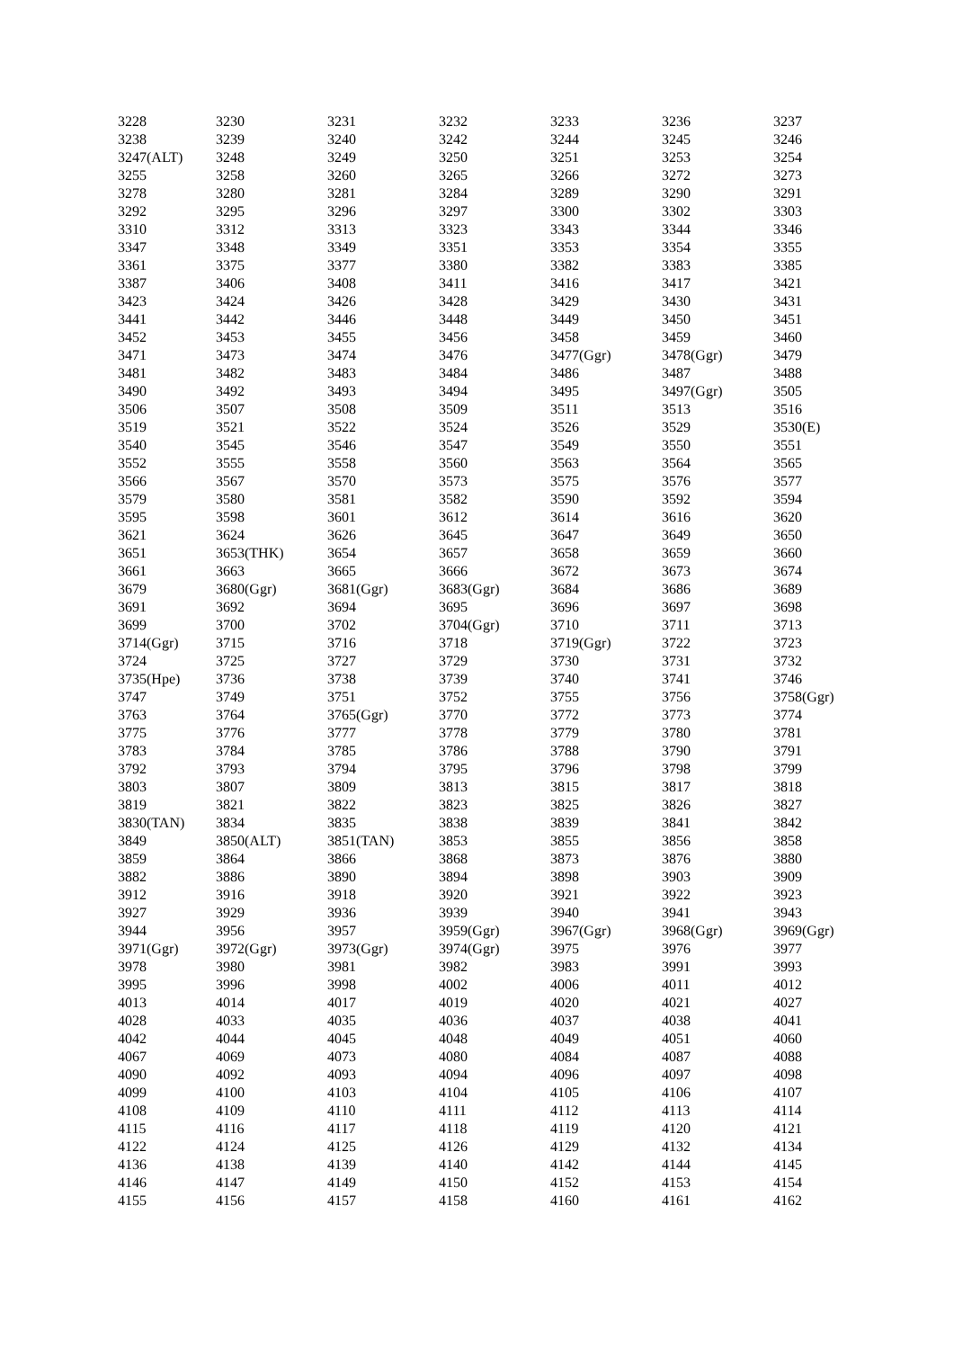| 3228 | 3230 | 3231 | 3232 | 3233 | 3236 | 3237 |
| 3238 | 3239 | 3240 | 3242 | 3244 | 3245 | 3246 |
| 3247(ALT) | 3248 | 3249 | 3250 | 3251 | 3253 | 3254 |
| 3255 | 3258 | 3260 | 3265 | 3266 | 3272 | 3273 |
| 3278 | 3280 | 3281 | 3284 | 3289 | 3290 | 3291 |
| 3292 | 3295 | 3296 | 3297 | 3300 | 3302 | 3303 |
| 3310 | 3312 | 3313 | 3323 | 3343 | 3344 | 3346 |
| 3347 | 3348 | 3349 | 3351 | 3353 | 3354 | 3355 |
| 3361 | 3375 | 3377 | 3380 | 3382 | 3383 | 3385 |
| 3387 | 3406 | 3408 | 3411 | 3416 | 3417 | 3421 |
| 3423 | 3424 | 3426 | 3428 | 3429 | 3430 | 3431 |
| 3441 | 3442 | 3446 | 3448 | 3449 | 3450 | 3451 |
| 3452 | 3453 | 3455 | 3456 | 3458 | 3459 | 3460 |
| 3471 | 3473 | 3474 | 3476 | 3477(Ggr) | 3478(Ggr) | 3479 |
| 3481 | 3482 | 3483 | 3484 | 3486 | 3487 | 3488 |
| 3490 | 3492 | 3493 | 3494 | 3495 | 3497(Ggr) | 3505 |
| 3506 | 3507 | 3508 | 3509 | 3511 | 3513 | 3516 |
| 3519 | 3521 | 3522 | 3524 | 3526 | 3529 | 3530(E) |
| 3540 | 3545 | 3546 | 3547 | 3549 | 3550 | 3551 |
| 3552 | 3555 | 3558 | 3560 | 3563 | 3564 | 3565 |
| 3566 | 3567 | 3570 | 3573 | 3575 | 3576 | 3577 |
| 3579 | 3580 | 3581 | 3582 | 3590 | 3592 | 3594 |
| 3595 | 3598 | 3601 | 3612 | 3614 | 3616 | 3620 |
| 3621 | 3624 | 3626 | 3645 | 3647 | 3649 | 3650 |
| 3651 | 3653(THK) | 3654 | 3657 | 3658 | 3659 | 3660 |
| 3661 | 3663 | 3665 | 3666 | 3672 | 3673 | 3674 |
| 3679 | 3680(Ggr) | 3681(Ggr) | 3683(Ggr) | 3684 | 3686 | 3689 |
| 3691 | 3692 | 3694 | 3695 | 3696 | 3697 | 3698 |
| 3699 | 3700 | 3702 | 3704(Ggr) | 3710 | 3711 | 3713 |
| 3714(Ggr) | 3715 | 3716 | 3718 | 3719(Ggr) | 3722 | 3723 |
| 3724 | 3725 | 3727 | 3729 | 3730 | 3731 | 3732 |
| 3735(Hpe) | 3736 | 3738 | 3739 | 3740 | 3741 | 3746 |
| 3747 | 3749 | 3751 | 3752 | 3755 | 3756 | 3758(Ggr) |
| 3763 | 3764 | 3765(Ggr) | 3770 | 3772 | 3773 | 3774 |
| 3775 | 3776 | 3777 | 3778 | 3779 | 3780 | 3781 |
| 3783 | 3784 | 3785 | 3786 | 3788 | 3790 | 3791 |
| 3792 | 3793 | 3794 | 3795 | 3796 | 3798 | 3799 |
| 3803 | 3807 | 3809 | 3813 | 3815 | 3817 | 3818 |
| 3819 | 3821 | 3822 | 3823 | 3825 | 3826 | 3827 |
| 3830(TAN) | 3834 | 3835 | 3838 | 3839 | 3841 | 3842 |
| 3849 | 3850(ALT) | 3851(TAN) | 3853 | 3855 | 3856 | 3858 |
| 3859 | 3864 | 3866 | 3868 | 3873 | 3876 | 3880 |
| 3882 | 3886 | 3890 | 3894 | 3898 | 3903 | 3909 |
| 3912 | 3916 | 3918 | 3920 | 3921 | 3922 | 3923 |
| 3927 | 3929 | 3936 | 3939 | 3940 | 3941 | 3943 |
| 3944 | 3956 | 3957 | 3959(Ggr) | 3967(Ggr) | 3968(Ggr) | 3969(Ggr) |
| 3971(Ggr) | 3972(Ggr) | 3973(Ggr) | 3974(Ggr) | 3975 | 3976 | 3977 |
| 3978 | 3980 | 3981 | 3982 | 3983 | 3991 | 3993 |
| 3995 | 3996 | 3998 | 4002 | 4006 | 4011 | 4012 |
| 4013 | 4014 | 4017 | 4019 | 4020 | 4021 | 4027 |
| 4028 | 4033 | 4035 | 4036 | 4037 | 4038 | 4041 |
| 4042 | 4044 | 4045 | 4048 | 4049 | 4051 | 4060 |
| 4067 | 4069 | 4073 | 4080 | 4084 | 4087 | 4088 |
| 4090 | 4092 | 4093 | 4094 | 4096 | 4097 | 4098 |
| 4099 | 4100 | 4103 | 4104 | 4105 | 4106 | 4107 |
| 4108 | 4109 | 4110 | 4111 | 4112 | 4113 | 4114 |
| 4115 | 4116 | 4117 | 4118 | 4119 | 4120 | 4121 |
| 4122 | 4124 | 4125 | 4126 | 4129 | 4132 | 4134 |
| 4136 | 4138 | 4139 | 4140 | 4142 | 4144 | 4145 |
| 4146 | 4147 | 4149 | 4150 | 4152 | 4153 | 4154 |
| 4155 | 4156 | 4157 | 4158 | 4160 | 4161 | 4162 |